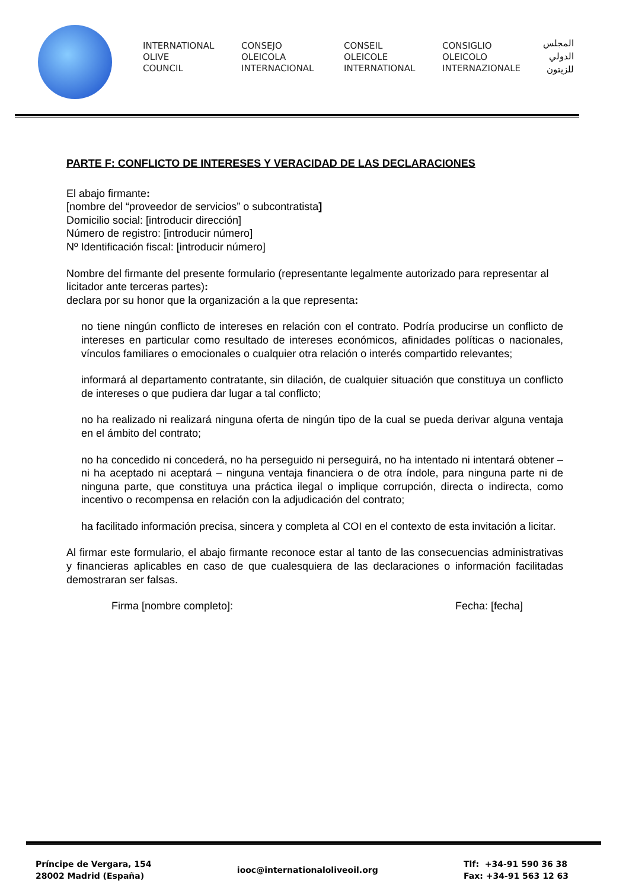INTERNATIONAL
OLIVE
COUNCIL
CONSEJO
OLEICOLA
INTERNACIONAL
CONSEIL
OLEICOLE
INTERNATIONAL
CONSIGLIO
OLEICOLO
INTERNAZIONALE
المجلس
الدولي
للزيتون
PARTE F: CONFLICTO DE INTERESES Y VERACIDAD DE LAS DECLARACIONES
El abajo firmante:
[nombre del “proveedor de servicios” o subcontratista]
Domicilio social: [introducir dirección]
Número de registro: [introducir número]
Nº Identificación fiscal: [introducir número]
Nombre del firmante del presente formulario (representante legalmente autorizado para representar al licitador ante terceras partes):
declara por su honor que la organización a la que representa:
no tiene ningún conflicto de intereses en relación con el contrato. Podría producirse un conflicto de intereses en particular como resultado de intereses económicos, afinidades políticas o nacionales, vínculos familiares o emocionales o cualquier otra relación o interés compartido relevantes;
informará al departamento contratante, sin dilación, de cualquier situación que constituya un conflicto de intereses o que pudiera dar lugar a tal conflicto;
no ha realizado ni realizará ninguna oferta de ningún tipo de la cual se pueda derivar alguna ventaja en el ámbito del contrato;
no ha concedido ni concederá, no ha perseguido ni perseguirá, no ha intentado ni intentará obtener – ni ha aceptado ni aceptará – ninguna ventaja financiera o de otra índole, para ninguna parte ni de ninguna parte, que constituya una práctica ilegal o implique corrupción, directa o indirecta, como incentivo o recompensa en relación con la adjudicación del contrato;
ha facilitado información precisa, sincera y completa al COI en el contexto de esta invitación a licitar.
Al firmar este formulario, el abajo firmante reconoce estar al tanto de las consecuencias administrativas y financieras aplicables en caso de que cualesquiera de las declaraciones o información facilitadas demostraran ser falsas.
Firma [nombre completo]: Fecha: [fecha]
Príncipe de Vergara, 154
28002 Madrid (España)
iooc@internationaloliveoil.org
Tlf: +34-91 590 36 38
Fax: +34-91 563 12 63